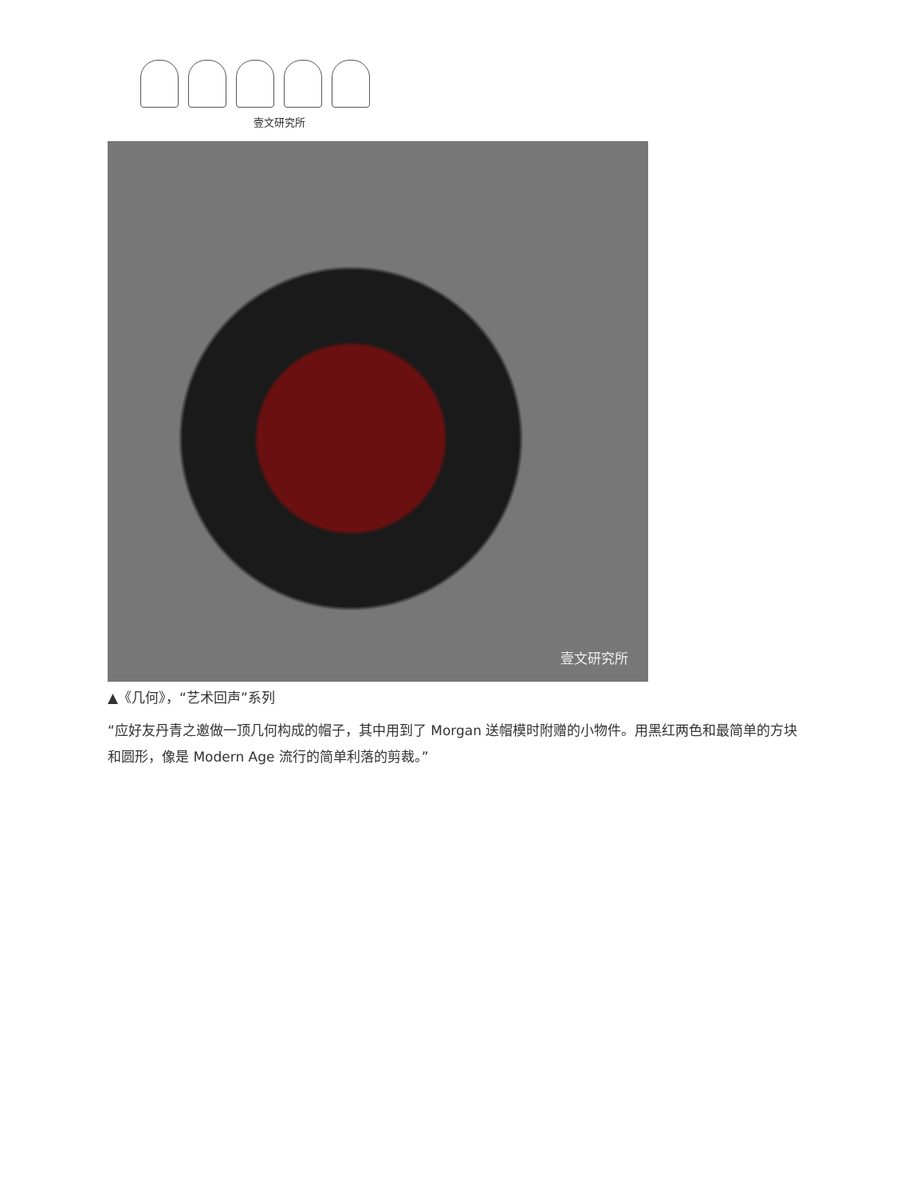壹文研究所
壹文研究所
▲《几何》，“艺术回声”系列
“应好友丹青之邀做一顶几何构成的帽子，其中用到了 Morgan 送帽模时附赠的小物件。用黑红两色和最简单的方块和圆形，像是 Modern Age 流行的简单利落的剪裁。”